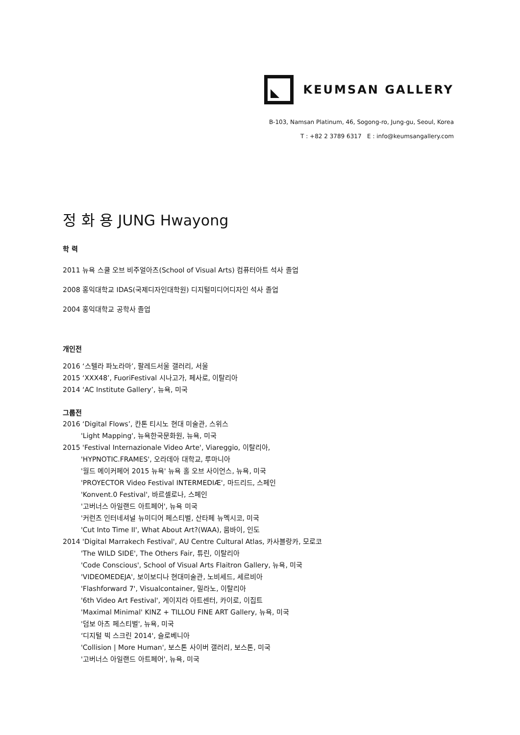KEUMSAN GALLERY
B-103, Namsan Platinum, 46, Sogong-ro, Jung-gu, Seoul, Korea
T : +82 2 3789 6317 E : info@keumsangallery.com
정 화 용 JUNG Hwayong
학 력
2011 뉴욕 스쿨 오브 비주얼아츠(School of Visual Arts) 컴퓨터아트 석사 졸업
2008 홍익대학교 IDAS(국제디자인대학원) 디지털미디어디자인 석사 졸업
2004 홍익대학교 공학사 졸업
개인전
2016 ‘스텔라 파노라마’, 팔레드서울 갤러리, 서울
2015 ‘XXX48’, FuoriFestival 시나고가, 페사로, 이탈리아
2014 ‘AC Institute Gallery’, 뉴욕, 미국
그룹전
2016 ‘Digital Flows’, 칸톤 티시노 현대 미술관, 스위스
'Light Mapping', 뉴욕한국문화원, 뉴욕, 미국
2015 'Festival Internazionale Video Arte', Viareggio, 이탈리아,
'HYPNOTIC.FRAMES', 오라데아 대학교, 루마니아
'월드 메이커페어 2015 뉴욕' 뉴욕 홀 오브 사이언스, 뉴욕, 미국
'PROYECTOR Video Festival INTERMEDIÆ', 마드리드, 스페인
'Konvent.0 Festival', 바르셀로나, 스페인
'고버너스 아일랜드 아트페어', 뉴욕 미국
'커런츠 인터네셔널 뉴미디어 페스티벌, 산타페 뉴멕시코, 미국
'Cut Into Time II', What About Art?(WAA), 뭄바이, 인도
2014 'Digital Marrakech Festival', AU Centre Cultural Atlas, 카사블랑카, 모로코
'The WILD SIDE', The Others Fair, 튜린, 이탈리아
'Code Conscious', School of Visual Arts Flaitron Gallery, 뉴욕, 미국
'VIDEOMEDEJA', 보이보디나 현대미술관, 노비세드, 세르비아
'Flashforward 7', Visualcontainer, 밀라노, 이탈리아
'6th Video Art Festival', 게이지라 아트센터, 카이로, 이집트
'Maximal Minimal' KINZ + TILLOU FINE ART Gallery, 뉴욕, 미국
'덤보 아츠 페스티벌', 뉴욕, 미국
‘디지털 빅 스크린 2014', 슬로베니아
'Collision | More Human', 보스톤 사이버 갤러리, 보스톤, 미국
'고버너스 아일랜드 아트페어', 뉴욕, 미국